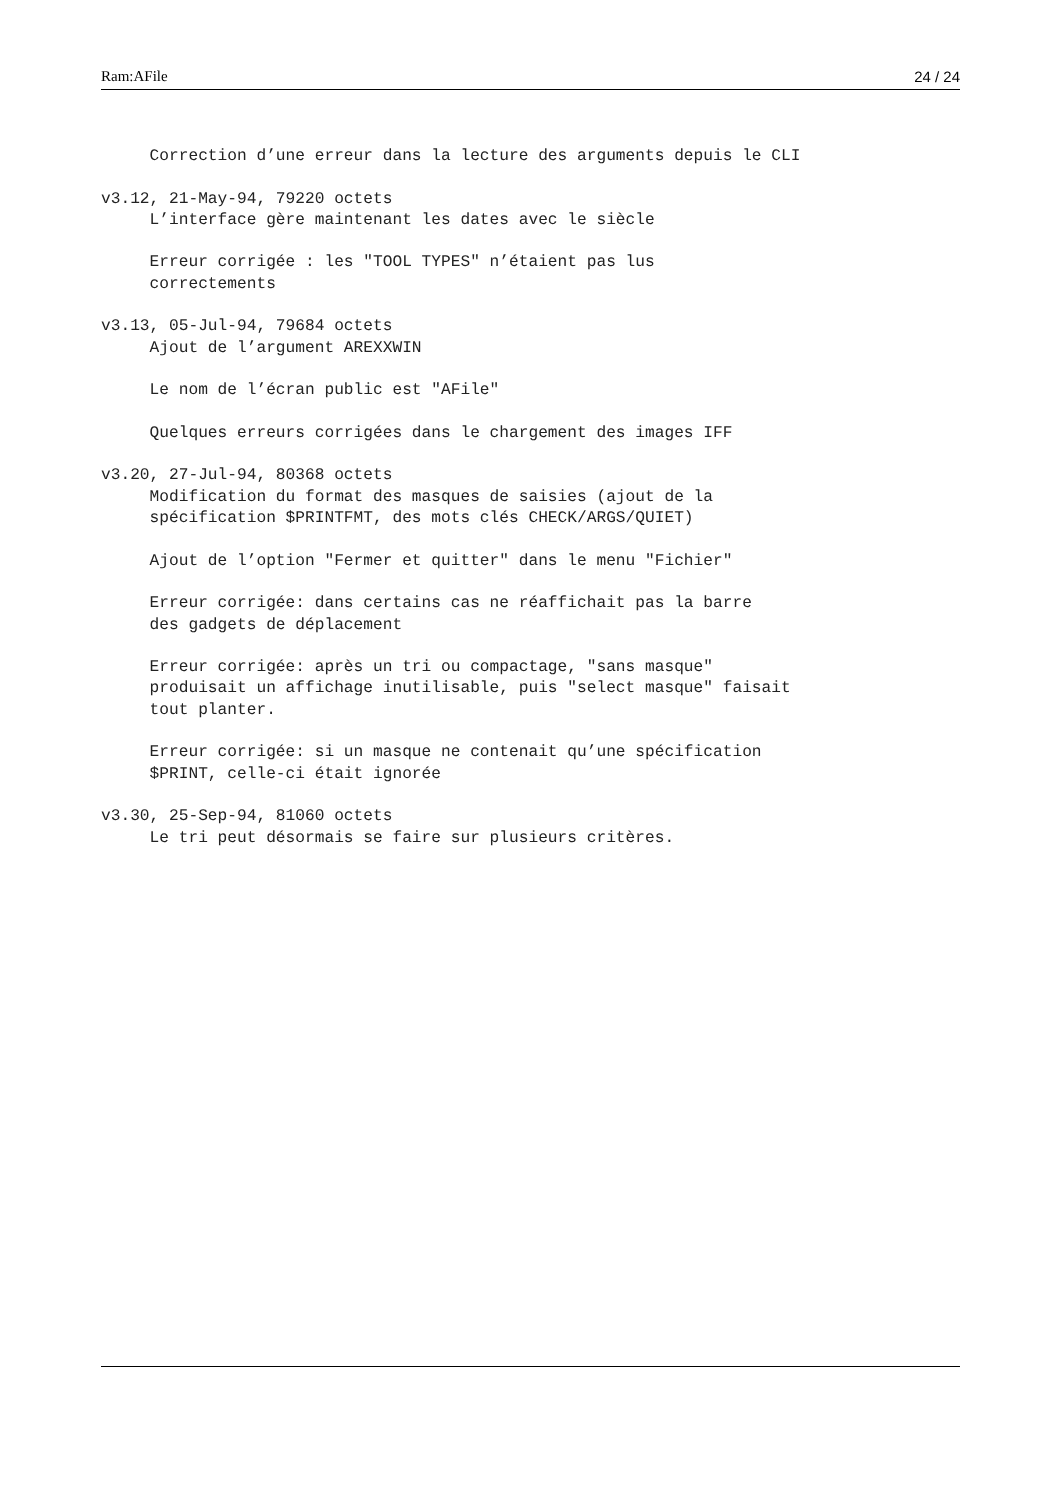Ram:AFile 24 / 24
     Correction d’une erreur dans la lecture des arguments depuis le CLI

v3.12, 21-May-94, 79220 octets
     L’interface gère maintenant les dates avec le siècle

     Erreur corrigée : les "TOOL TYPES" n’étaient pas lus
     correctements

v3.13, 05-Jul-94, 79684 octets
     Ajout de l’argument AREXXWIN

     Le nom de l’écran public est "AFile"

     Quelques erreurs corrigées dans le chargement des images IFF

v3.20, 27-Jul-94, 80368 octets
     Modification du format des masques de saisies (ajout de la
     spécification $PRINTFMT, des mots clés CHECK/ARGS/QUIET)

     Ajout de l’option "Fermer et quitter" dans le menu "Fichier"

     Erreur corrigée: dans certains cas ne réaffichait pas la barre
     des gadgets de déplacement

     Erreur corrigée: après un tri ou compactage, "sans masque"
     produisait un affichage inutilisable, puis "select masque" faisait
     tout planter.

     Erreur corrigée: si un masque ne contenait qu’une spécification
     $PRINT, celle-ci était ignorée

v3.30, 25-Sep-94, 81060 octets
     Le tri peut désormais se faire sur plusieurs critères.